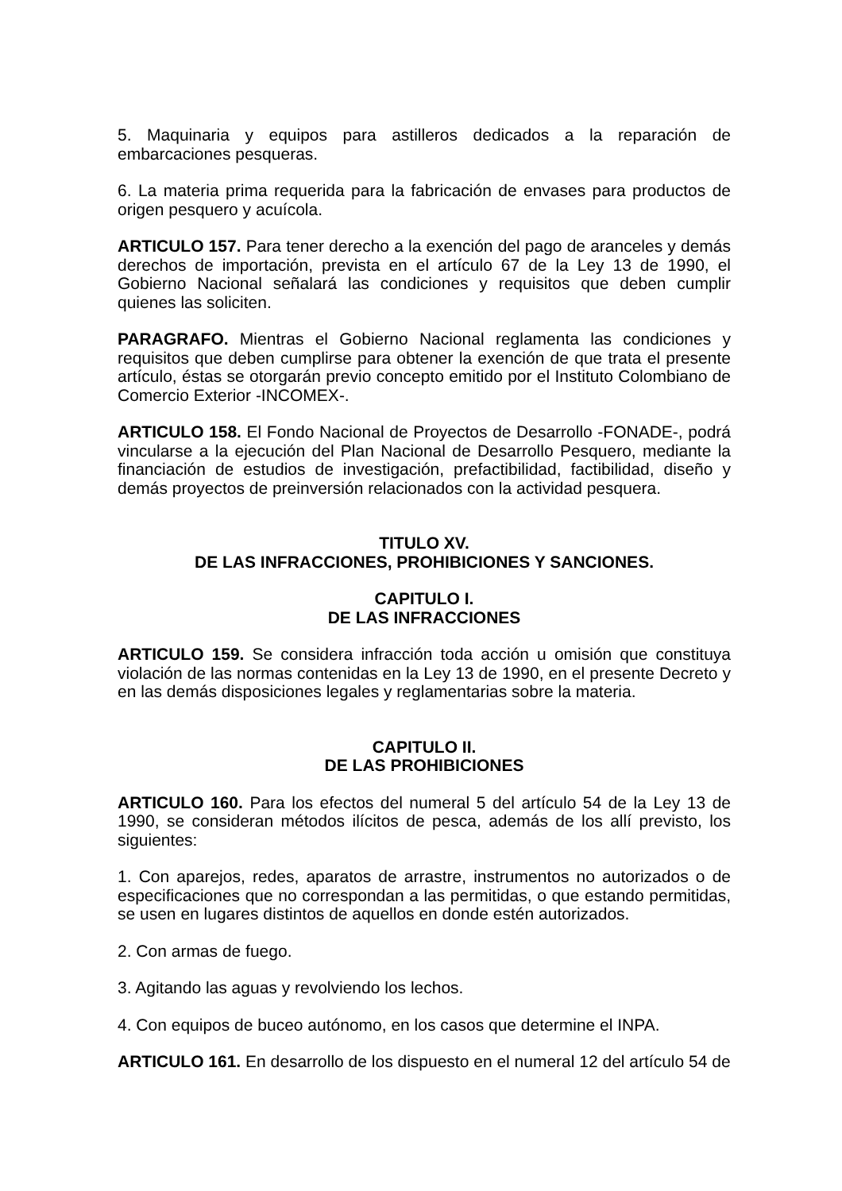5. Maquinaria y equipos para astilleros dedicados a la reparación de embarcaciones pesqueras.
6. La materia prima requerida para la fabricación de envases para productos de origen pesquero y acuícola.
ARTICULO 157. Para tener derecho a la exención del pago de aranceles y demás derechos de importación, prevista en el artículo 67 de la Ley 13 de 1990, el Gobierno Nacional señalará las condiciones y requisitos que deben cumplir quienes las soliciten.
PARAGRAFO. Mientras el Gobierno Nacional reglamenta las condiciones y requisitos que deben cumplirse para obtener la exención de que trata el presente artículo, éstas se otorgarán previo concepto emitido por el Instituto Colombiano de Comercio Exterior -INCOMEX-.
ARTICULO 158. El Fondo Nacional de Proyectos de Desarrollo -FONADE-, podrá vincularse a la ejecución del Plan Nacional de Desarrollo Pesquero, mediante la financiación de estudios de investigación, prefactibilidad, factibilidad, diseño y demás proyectos de preinversión relacionados con la actividad pesquera.
TITULO XV.
DE LAS INFRACCIONES, PROHIBICIONES Y SANCIONES.
CAPITULO I.
DE LAS INFRACCIONES
ARTICULO 159. Se considera infracción toda acción u omisión que constituya violación de las normas contenidas en la Ley 13 de 1990, en el presente Decreto y en las demás disposiciones legales y reglamentarias sobre la materia.
CAPITULO II.
DE LAS PROHIBICIONES
ARTICULO 160. Para los efectos del numeral 5 del artículo 54 de la Ley 13 de 1990, se consideran métodos ilícitos de pesca, además de los allí previsto, los siguientes:
1. Con aparejos, redes, aparatos de arrastre, instrumentos no autorizados o de especificaciones que no correspondan a las permitidas, o que estando permitidas, se usen en lugares distintos de aquellos en donde estén autorizados.
2. Con armas de fuego.
3. Agitando las aguas y revolviendo los lechos.
4. Con equipos de buceo autónomo, en los casos que determine el INPA.
ARTICULO 161. En desarrollo de los dispuesto en el numeral 12 del artículo 54 de